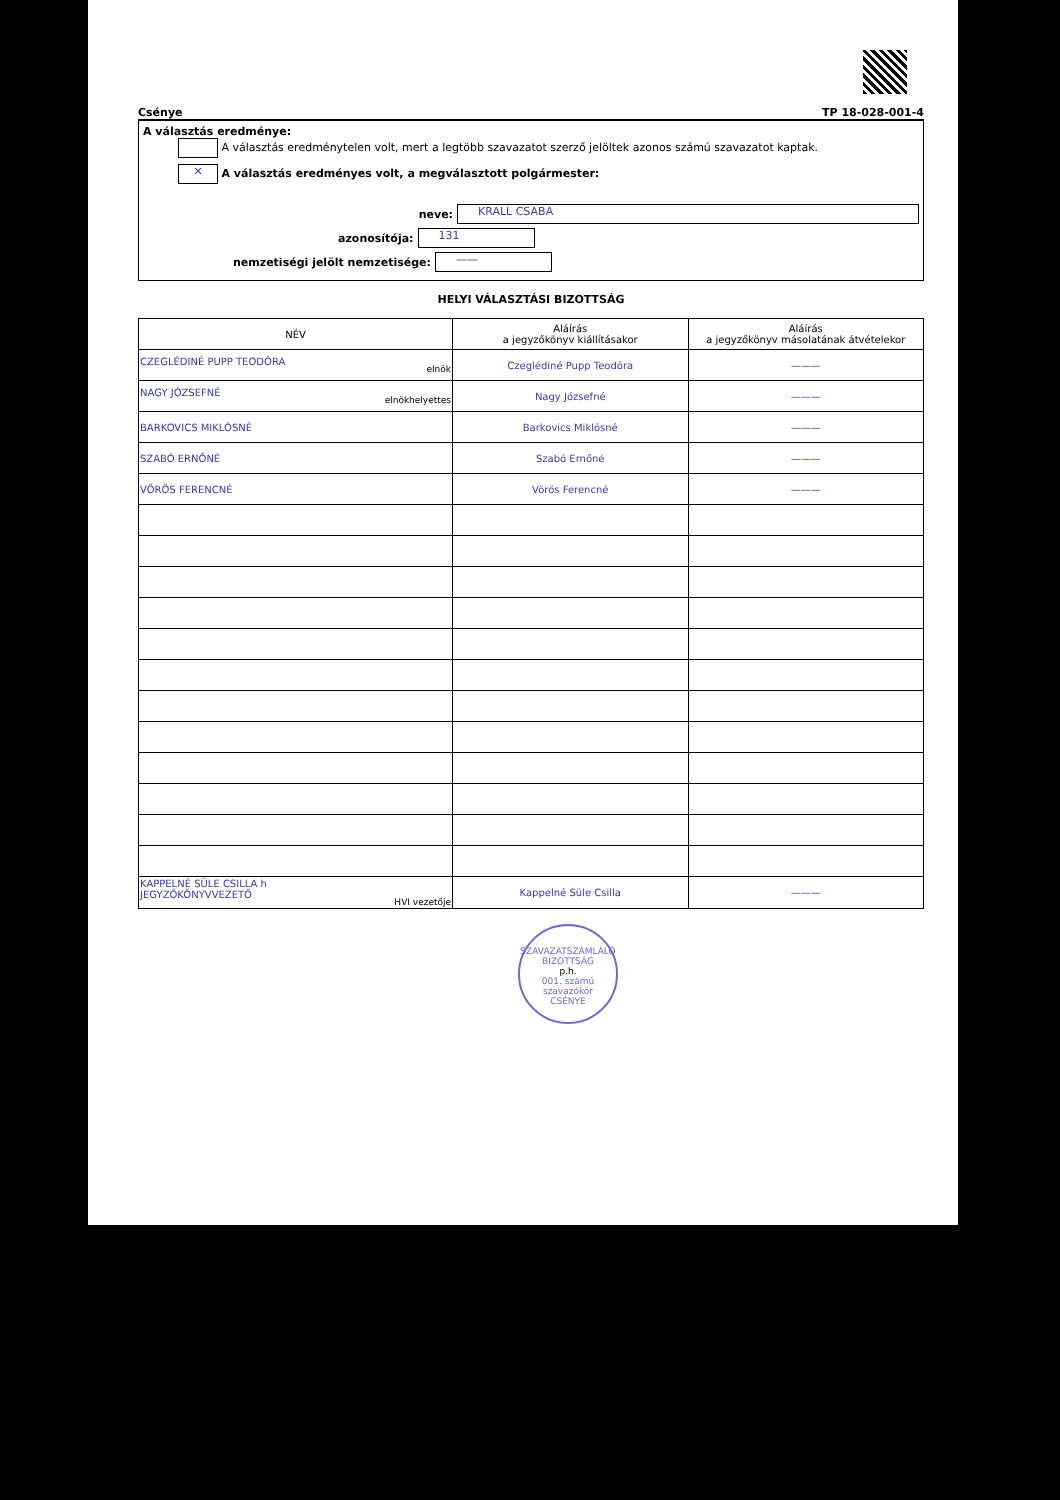Csénye TP 18-028-001-4
A választás eredménye:
A választás eredménytelen volt, mert a legtöbb szavazatot szerző jelöltek azonos számú szavazatot kaptak.
✕ A választás eredményes volt, a megválasztott polgármester:
neve:
KRALL CSABA
azonosítója:
131
nemzetiségi jelölt nemzetisége:
——
HELYI VÁLASZTÁSI BIZOTTSÁG
| NÉV | Aláírás a jegyzőkönyv kiállításakor | Aláírás a jegyzőkönyv másolatának átvételekor |
| --- | --- | --- |
| CZEGLÉDINÉ PUPP TEODÓRA elnök | Czeglédiné Pupp Teodóra | ——— |
| NAGY JÓZSEFNÉ elnökhelyettes | Nagy Józsefné | ——— |
| BARKOVICS MIKLÓSNÉ | Barkovics Miklósné | ——— |
| SZABÓ ERNŐNÉ | Szabó Ernőné | ——— |
| VÖRÖS FERENCNÉ | Vörös Ferencné | ——— |
| KAPPELNÉ SÜLE CSILLA h JEGYZŐKÖNYVVEZETŐ HVI vezetője | Kappelné Süle Csilla | ——— |
SZAVAZATSZÁMLÁLÓ BIZOTTSÁG
p.h.
001. számú szavazókör
CSÉNYE